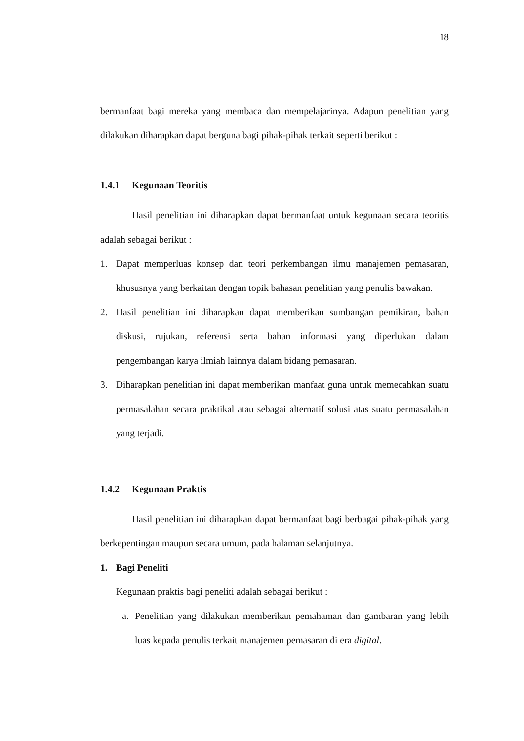18
bermanfaat bagi mereka yang membaca dan mempelajarinya. Adapun penelitian yang dilakukan diharapkan dapat berguna bagi pihak-pihak terkait seperti berikut :
1.4.1 Kegunaan Teoritis
Hasil penelitian ini diharapkan dapat bermanfaat untuk kegunaan secara teoritis adalah sebagai berikut :
1. Dapat memperluas konsep dan teori perkembangan ilmu manajemen pemasaran, khususnya yang berkaitan dengan topik bahasan penelitian yang penulis bawakan.
2. Hasil penelitian ini diharapkan dapat memberikan sumbangan pemikiran, bahan diskusi, rujukan, referensi serta bahan informasi yang diperlukan dalam pengembangan karya ilmiah lainnya dalam bidang pemasaran.
3. Diharapkan penelitian ini dapat memberikan manfaat guna untuk memecahkan suatu permasalahan secara praktikal atau sebagai alternatif solusi atas suatu permasalahan yang terjadi.
1.4.2 Kegunaan Praktis
Hasil penelitian ini diharapkan dapat bermanfaat bagi berbagai pihak-pihak yang berkepentingan maupun secara umum, pada halaman selanjutnya.
1. Bagi Peneliti
Kegunaan praktis bagi peneliti adalah sebagai berikut :
a. Penelitian yang dilakukan memberikan pemahaman dan gambaran yang lebih luas kepada penulis terkait manajemen pemasaran di era digital.